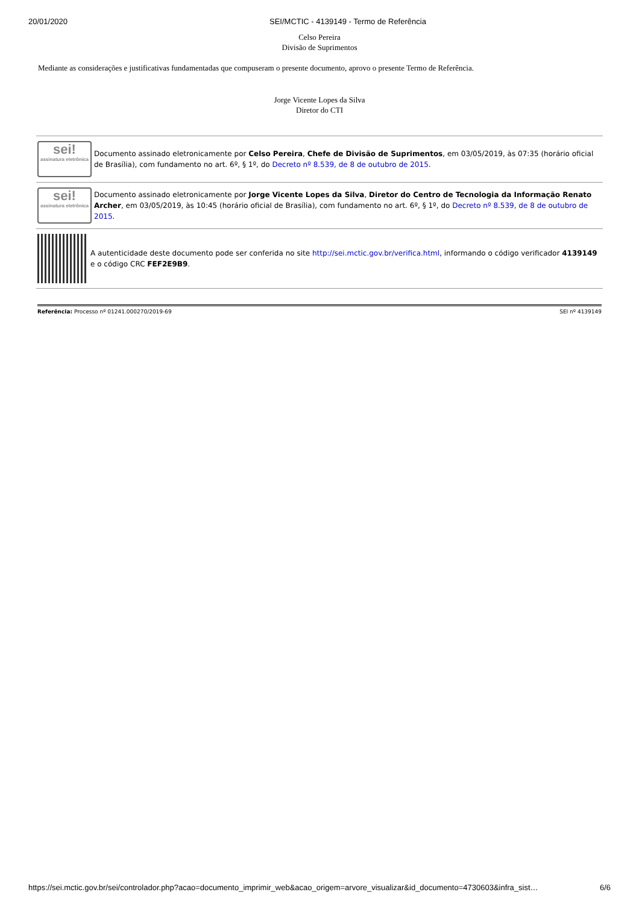20/01/2020 SEI/MCTIC - 4139149 - Termo de Referência
Celso Pereira
Divisão de Suprimentos
Mediante as considerações e justificativas fundamentadas que compuseram o presente documento, aprovo o presente Termo de Referência.
Jorge Vicente Lopes da Silva
Diretor do CTI
sei!
assinatura eletrônica
Documento assinado eletronicamente por Celso Pereira, Chefe de Divisão de Suprimentos, em 03/05/2019, às 07:35 (horário oficial de Brasília), com fundamento no art. 6º, § 1º, do Decreto nº 8.539, de 8 de outubro de 2015.
sei!
assinatura eletrônica
Documento assinado eletronicamente por Jorge Vicente Lopes da Silva, Diretor do Centro de Tecnologia da Informação Renato Archer, em 03/05/2019, às 10:45 (horário oficial de Brasília), com fundamento no art. 6º, § 1º, do Decreto nº 8.539, de 8 de outubro de 2015.
A autenticidade deste documento pode ser conferida no site http://sei.mctic.gov.br/verifica.html, informando o código verificador 4139149 e o código CRC FEF2E9B9.
Referência: Processo nº 01241.000270/2019-69 SEI nº 4139149
https://sei.mctic.gov.br/sei/controlador.php?acao=documento_imprimir_web&acao_origem=arvore_visualizar&id_documento=4730603&infra_sist… 6/6